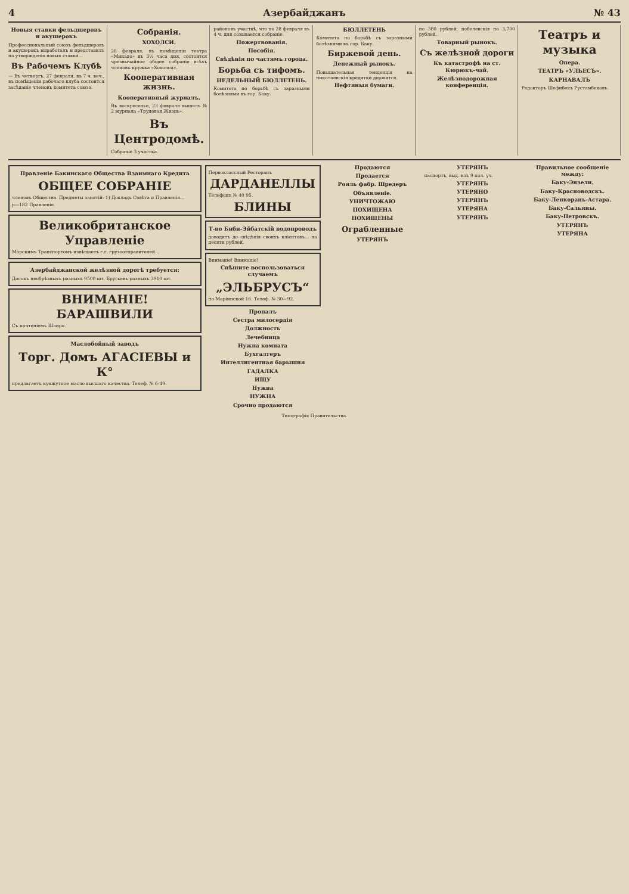4 Азербайджанъ № 43
Новыя ставки фельдшеровъ и акушерокъ
Профессиональный союзъ фельдшеровъ и акушерокъ выработалъ и представилъ на утвержденіе новыя ставки...
Въ Рабочемъ Клубѣ
— Въ четвергъ, 27 февраля, въ 7 ч. веч., въ помѣщеніи рабочаго клуба состоится засѣданіе членовъ комитета союза.
Собранія.
ХОХОЛСИ.
28 февраля, въ помѣщеніи театра «Микадо» въ 3½ часа дня, состоится чрезвычайное общее собраніе всѣхъ членовъ кружка «Хохолси».
Кооперативная жизнь.
Кооперативный журналъ.
Въ воскресенье, 23 февраля вышелъ № 2 журнала «Трудовая Жизнь».
Въ Центродомѣ.
Собраніе 3 участка.
районовъ участкѣ, что на 28 февраля въ 4 ч. дня созывается собраніе.
Пожертвованія.
Пособія.
Свѣдѣнія по частямъ города.
Борьба съ тифомъ.
НЕДЕЛЬНЫЙ БЮЛЛЕТЕНЬ.
Комитета по борьбѣ съ заразными болѣзнями въ гор. Баку.
БЮЛЛЕТЕНЬ
Комитета по борьбѣ съ заразными болѣзнями въ гор. Баку.
Биржевой день.
Денежный рынокъ.
Повышательная тенденція на николаевскія кредитки держится.
Нефтяныя бумаги.
по 380 рублей, нобелевскія по 3,700 рублей.
Товарный рынокъ.
Съ желѣзной дороги
Къ катастрофѣ на ст. Кюрюкъ-чай.
Желѣзнодорожная конференція.
Театръ и музыка
Опера.
ТЕАТРЪ «УЛЬЕСЪ».
КАРНАВАЛЪ
Редакторъ Шефибекъ Рустамбековъ.
Правленіе Бакинскаго Общества Взаимнаго Кредита
ОБЩЕЕ СОБРАНІЕ
членовъ Общества. Предметы занятій: 1) Докладъ Совѣта и Правленія...
р—182 Правленіе.
Великобританское Управленіе
Морскимъ Транспортомъ извѣщаетъ г.г. грузоотправителей...
Азербайджанской желѣзной дорогѣ требуется:
Досокъ необрѣзныхъ разныхъ 9500 шт. Брусьевъ разныхъ 3910 шт.
ВНИМАНІЕ! БАРАШВИЛИ
Съ почтеніемъ Шаиро.
Маслобойный заводъ
Торг. Домъ АГАСІЕВЫ и К°
предлагаетъ кунжутное масло высшаго качества. Телеф. № 6-49.
Первоклассный Ресторанъ
ДАРДАНЕЛЛЫ
Телефонъ № 40 95.
БЛИНЫ
Т-во Биби-Эйбатскій водопроводъ
доводитъ до свѣдѣнія своихъ клієнтовъ... на десяти рублей.
Вниманіе! Вниманіе!
Спѣшите воспользоваться случаемъ
„ЭЛЬБРУСЪ“
по Маріинской 16. Телеф. № 30—92.
Пропалъ
Сестра милосердія
Должность
Лечебница
Нужна комната
Бухгалтеръ
Интеллигентная барышня
ГАДАЛКА
ИЩУ
Нужна
НУЖНА
Срочно продаются
Продаются
Продается
Рояль фабр. Шредеръ
Объявленіе.
УНИЧТОЖАЮ
ПОХИЩЕНА
ПОХИЩЕНЫ
Ограбленные
УТЕРЯНЪ
УТЕРЯНЪ
паспортъ, выд. изъ 9 пол. уч.
УТЕРЯНЪ
УТЕРЯНО
УТЕРЯНЪ
УТЕРЯНА
УТЕРЯНЪ
Правильное сообщеніе между:
Баку-Энзели.
Баку-Красноводскъ.
Баку-Ленкорань-Астара.
Баку-Сальяны.
Баку-Петровскъ.
УТЕРЯНЪ
УТЕРЯНА
Типографія Правительства.